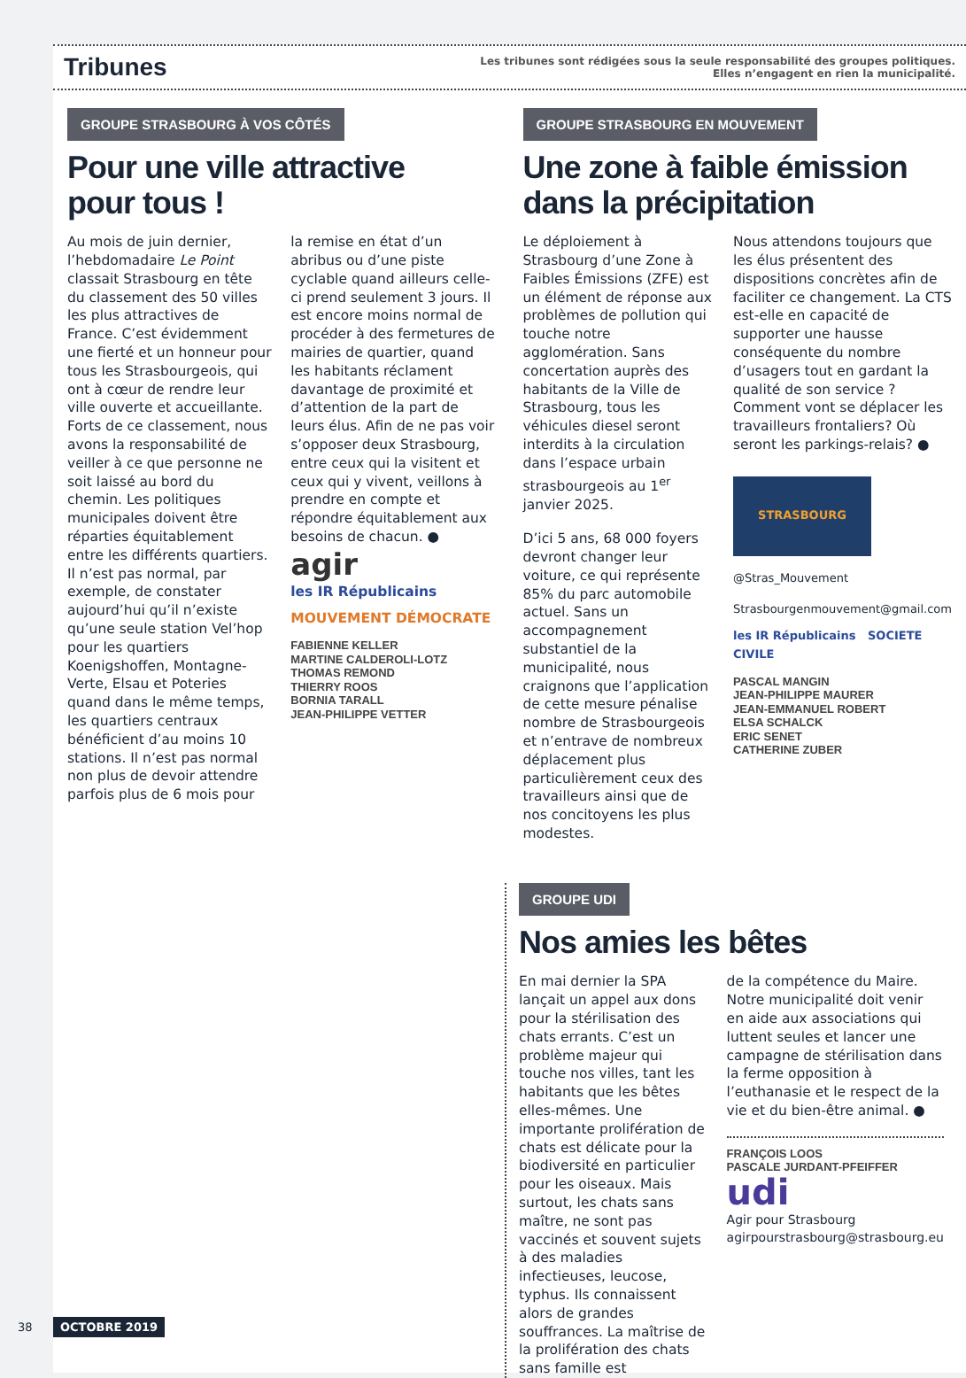Tribunes
Les tribunes sont rédigées sous la seule responsabilité des groupes politiques.
Elles n’engagent en rien la municipalité.
GROUPE STRASBOURG À VOS CÔTÉS
Pour une ville attractive
pour tous !
Au mois de juin dernier, l’hebdomadaire Le Point classait Strasbourg en tête du classement des 50 villes les plus attractives de France. C’est évidemment une fierté et un honneur pour tous les Strasbourgeois, qui ont à cœur de rendre leur ville ouverte et accueillante. Forts de ce classement, nous avons la responsabilité de veiller à ce que personne ne soit laissé au bord du chemin. Les politiques municipales doivent être réparties équitablement entre les différents quartiers. Il n’est pas normal, par exemple, de constater aujourd’hui qu’il n’existe qu’une seule station Vel’hop pour les quartiers Koenigshoffen, Montagne-Verte, Elsau et Poteries quand dans le même temps, les quartiers centraux bénéficient d’au moins 10 stations. Il n’est pas normal non plus de devoir attendre parfois plus de 6 mois pour
la remise en état d’un abribus ou d’une piste cyclable quand ailleurs celle-ci prend seulement 3 jours. Il est encore moins normal de procéder à des fermetures de mairies de quartier, quand les habitants réclament davantage de proximité et d’attention de la part de leurs élus. Afin de ne pas voir s’opposer deux Strasbourg, entre ceux qui la visitent et ceux qui y vivent, veillons à prendre en compte et répondre équitablement aux besoins de chacun. ●
agir
les IR Républicains
MOUVEMENT DÉMOCRATE
FABIENNE KELLER
MARTINE CALDEROLI-LOTZ
THOMAS REMOND
THIERRY ROOS
BORNIA TARALL
JEAN-PHILIPPE VETTER
GROUPE STRASBOURG EN MOUVEMENT
Une zone à faible émission
dans la précipitation
Le déploiement à Strasbourg d’une Zone à Faibles Émissions (ZFE) est un élément de réponse aux problèmes de pollution qui touche notre agglomération. Sans concertation auprès des habitants de la Ville de Strasbourg, tous les véhicules diesel seront interdits à la circulation dans l’espace urbain strasbourgeois au 1<sup>er</sup> janvier 2025.
D’ici 5 ans, 68 000 foyers devront changer leur voiture, ce qui représente 85% du parc automobile actuel. Sans un accompagnement substantiel de la municipalité, nous craignons que l’application de cette mesure pénalise nombre de Strasbourgeois et n’entrave de nombreux déplacement plus particulièrement ceux des travailleurs ainsi que de nos concitoyens les plus modestes.
Nous attendons toujours que les élus présentent des dispositions concrètes afin de faciliter ce changement. La CTS est-elle en capacité de supporter une hausse conséquente du nombre d’usagers tout en gardant la qualité de son service ? Comment vont se déplacer les travailleurs frontaliers? Où seront les parkings-relais? ●
STRASBOURG
@Stras_Mouvement
Strasbourgenmouvement@gmail.com
les IR Républicains SOCIETE CIVILE
PASCAL MANGIN
JEAN-PHILIPPE MAURER
JEAN-EMMANUEL ROBERT
ELSA SCHALCK
ERIC SENET
CATHERINE ZUBER
GROUPE UDI
Nos amies les bêtes
En mai dernier la SPA lançait un appel aux dons pour la stérilisation des chats errants. C’est un problème majeur qui touche nos villes, tant les habitants que les bêtes elles-mêmes. Une importante prolifération de chats est délicate pour la biodiversité en particulier pour les oiseaux. Mais surtout, les chats sans maître, ne sont pas vaccinés et souvent sujets à des maladies infectieuses, leucose, typhus. Ils connaissent alors de grandes souffrances. La maîtrise de la prolifération des chats sans famille est
de la compétence du Maire. Notre municipalité doit venir en aide aux associations qui luttent seules et lancer une campagne de stérilisation dans la ferme opposition à l’euthanasie et le respect de la vie et du bien-être animal. ●
FRANÇOIS LOOS
PASCALE JURDANT-PFEIFFER
udi
Agir pour Strasbourg
agirpourstrasbourg@strasbourg.eu
38 OCTOBRE 2019